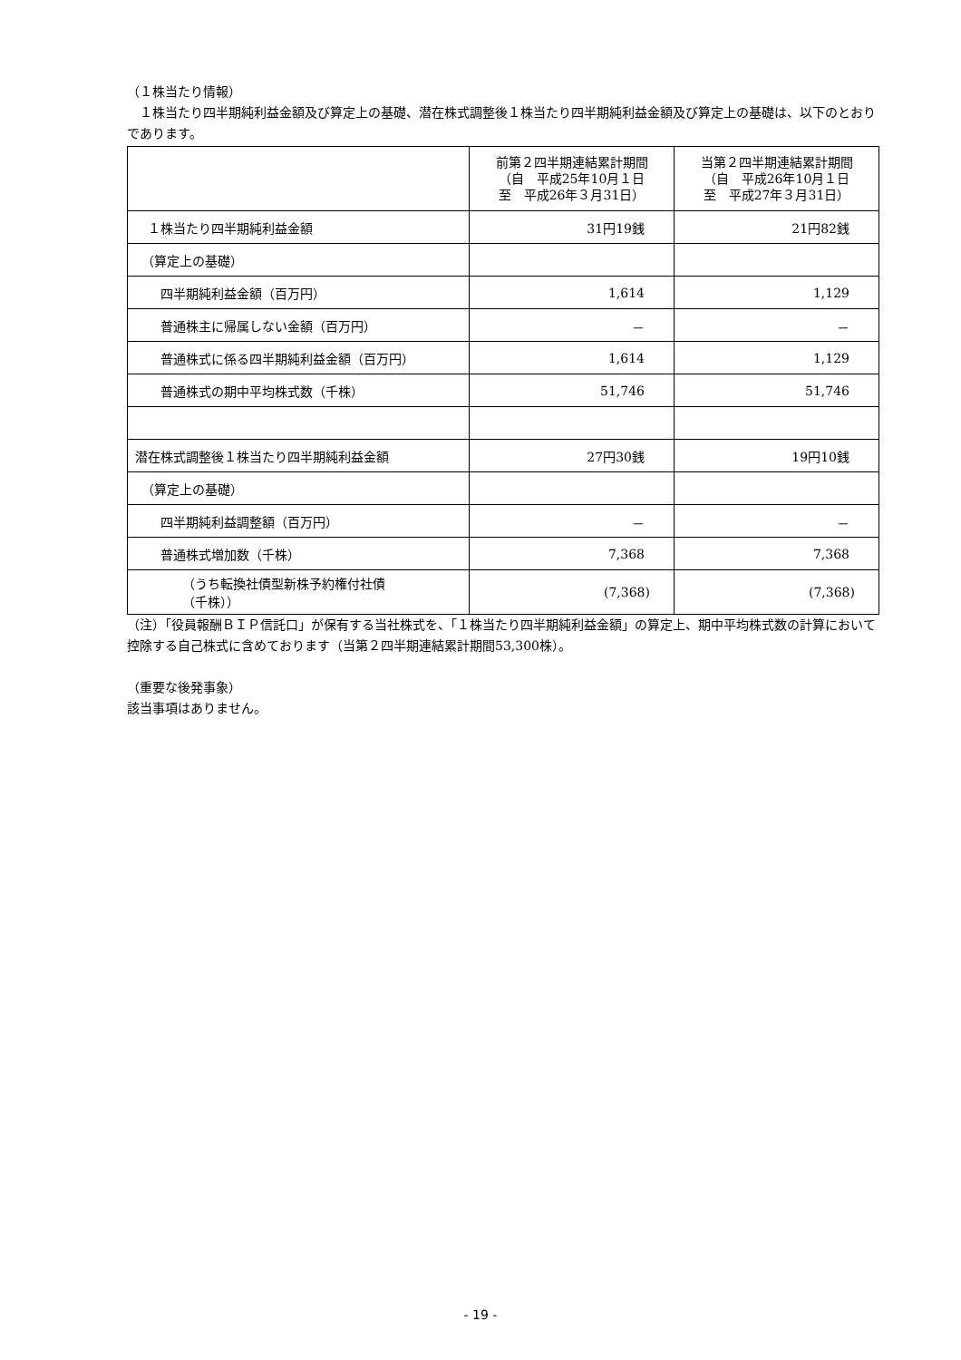（１株当たり情報）
　１株当たり四半期純利益金額及び算定上の基礎、潜在株式調整後１株当たり四半期純利益金額及び算定上の基礎は、以下のとおりであります。
| | 前第２四半期連結累計期間 （自 平成25年10月１日 至 平成26年３月31日） | 当第２四半期連結累計期間 （自 平成26年10月１日 至 平成27年３月31日） |
| --- | --- | --- |
| １株当たり四半期純利益金額 | 31円19銭 | 21円82銭 |
| （算定上の基礎） | | |
| 四半期純利益金額（百万円） | 1,614 | 1,129 |
| 普通株主に帰属しない金額（百万円） | － | － |
| 普通株式に係る四半期純利益金額（百万円） | 1,614 | 1,129 |
| 普通株式の期中平均株式数（千株） | 51,746 | 51,746 |
| 潜在株式調整後１株当たり四半期純利益金額 | 27円30銭 | 19円10銭 |
| （算定上の基礎） | | |
| 四半期純利益調整額（百万円） | － | － |
| 普通株式増加数（千株） | 7,368 | 7,368 |
| （うち転換社債型新株予約権付社債 （千株）） | (7,368) | (7,368) |
（注）「役員報酬ＢＩＰ信託口」が保有する当社株式を、「１株当たり四半期純利益金額」の算定上、期中平均株式数の計算において控除する自己株式に含めております（当第２四半期連結累計期間53,300株）。
（重要な後発事象）
該当事項はありません。
- 19 -